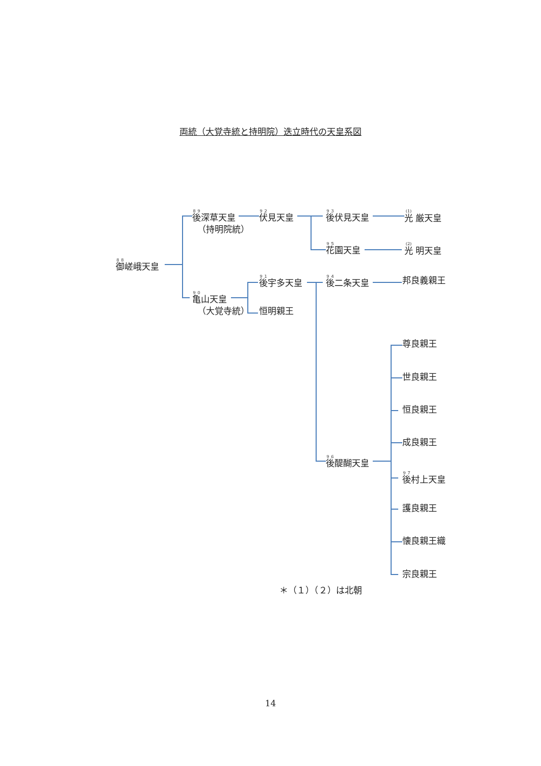両統（大覚寺統と持明院）迭立時代の天皇系図
後深草天皇 伏見天皇 後伏見天皇 光 厳天皇
（持明院統）
花園天皇 光 明天皇
御嵯峨天皇
後宇多天皇 後二条天皇 邦良義親王
亀山天皇
（大覚寺統） 恒明親王
尊良親王
世良親王
恒良親王
成良親王
後醍醐天皇
後村上天皇
護良親王
懐良親王織
宗良親王
＊（１）（２）は北朝
14